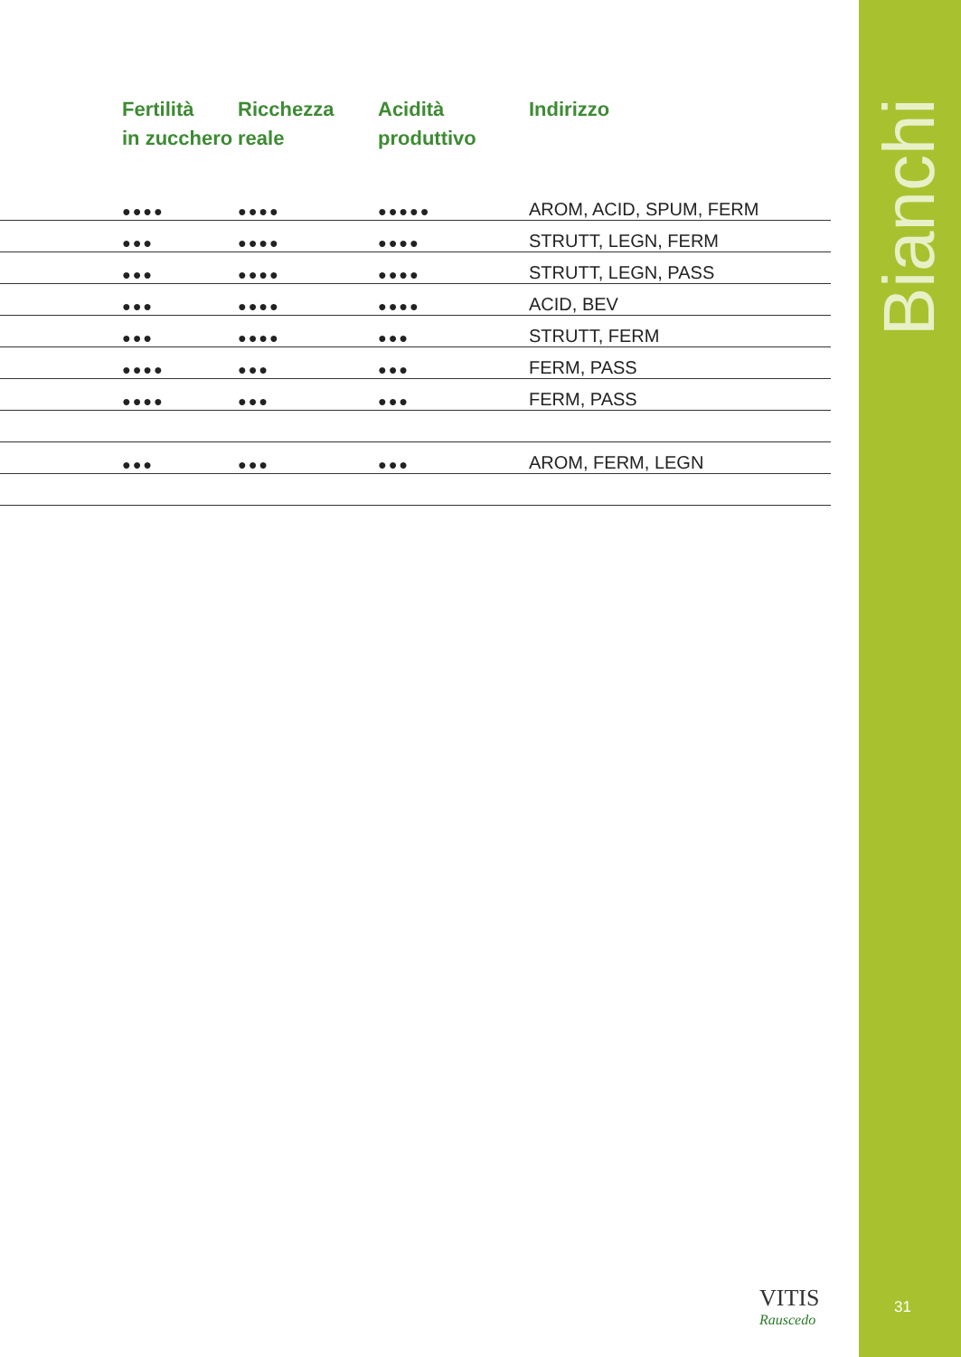| | Fertilità in zucchero | Ricchezza reale | Acidità produttivo | Indirizzo |
| --- | --- | --- | --- | --- |
| | ●●●● | ●●●● | ●●●●● | AROM, ACID, SPUM, FERM |
| | ●●● | ●●●● | ●●●● | STRUTT, LEGN, FERM |
| | ●●● | ●●●● | ●●●● | STRUTT, LEGN, PASS |
| | ●●● | ●●●● | ●●●● | ACID, BEV |
| | ●●● | ●●●● | ●●● | STRUTT, FERM |
| | ●●●● | ●●● | ●●● | FERM, PASS |
| | ●●●● | ●●● | ●●● | FERM, PASS |
| | ●●● | ●●● | ●●● | AROM, FERM, LEGN |
VITIS
Rauscedo
Bianchi
31